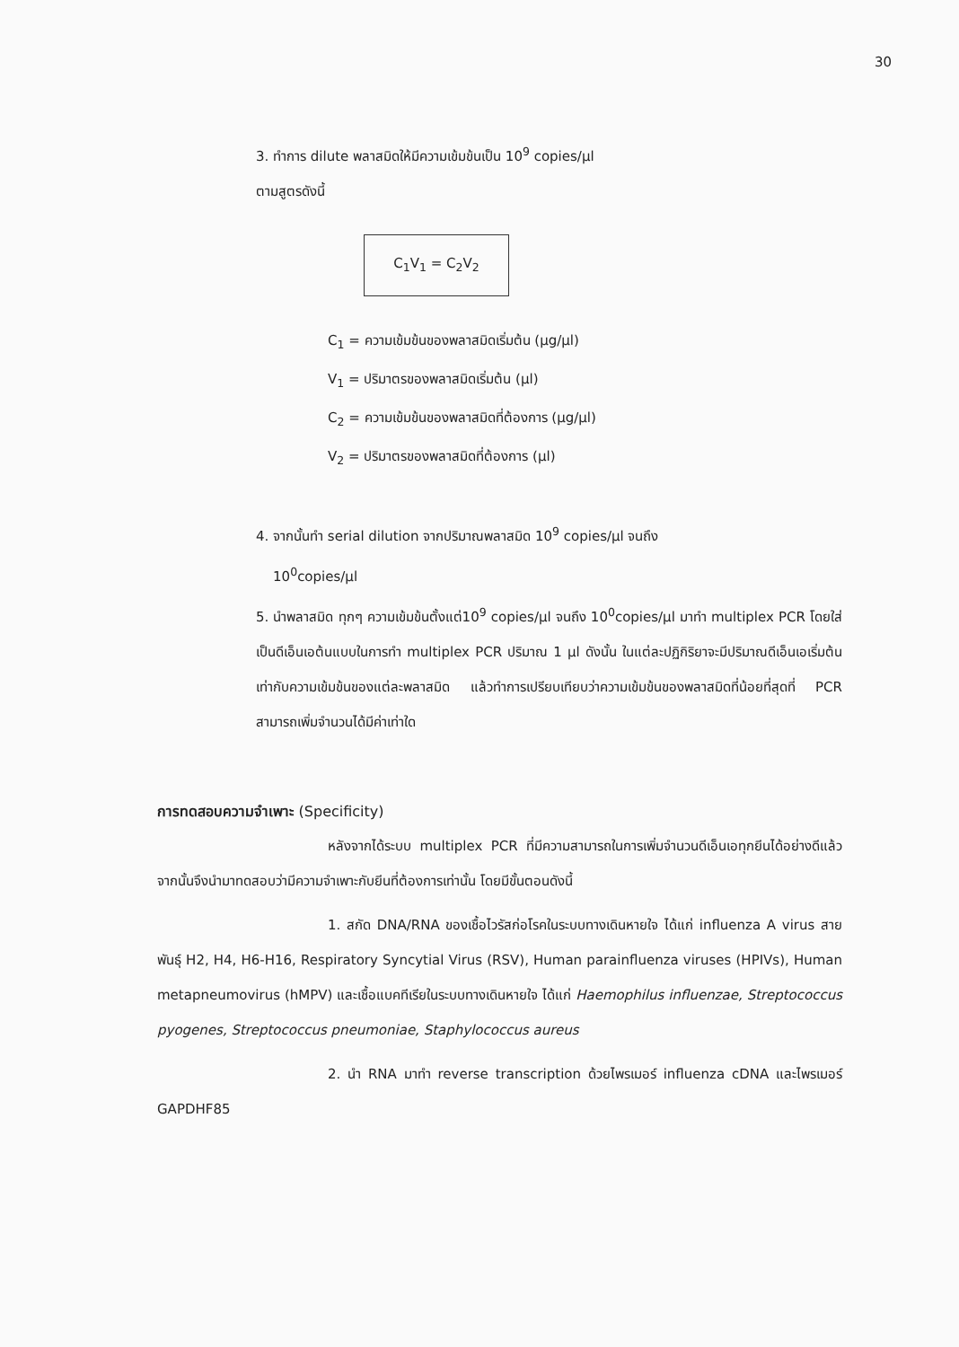30
3. ทำการ dilute พลาสมิดให้มีความเข้มข้นเป็น 10<sup>9</sup> copies/µl
ตามสูตรดังนี้
C<sub>1</sub>V<sub>1</sub> = C<sub>2</sub>V<sub>2</sub>
C<sub>1</sub> = ความเข้มข้นของพลาสมิดเริ่มต้น (µg/µl)
V<sub>1</sub> = ปริมาตรของพลาสมิดเริ่มต้น (µl)
C<sub>2</sub> = ความเข้มข้นของพลาสมิดที่ต้องการ (µg/µl)
V<sub>2</sub> = ปริมาตรของพลาสมิดที่ต้องการ (µl)
4. จากนั้นทำ serial dilution จากปริมาณพลาสมิด 10<sup>9</sup> copies/µl จนถึง
10<sup>0</sup>copies/µl
5. นำพลาสมิด ทุกๆ ความเข้มข้นตั้งแต่10<sup>9</sup> copies/µl จนถึง 10<sup>0</sup>copies/µl มาทำ multiplex PCR โดยใส่เป็นดีเอ็นเอต้นแบบในการทำ multiplex PCR ปริมาณ 1 µl ดังนั้น ในแต่ละปฏิกิริยาจะมีปริมาณดีเอ็นเอเริ่มต้น เท่ากับความเข้มข้นของแต่ละพลาสมิด แล้วทำการเปรียบเทียบว่าความเข้มข้นของพลาสมิดที่น้อยที่สุดที่ PCR สามารถเพิ่มจำนวนได้มีค่าเท่าใด
การทดสอบความจำเพาะ (Specificity)
หลังจากได้ระบบ multiplex PCR ที่มีความสามารถในการเพิ่มจำนวนดีเอ็นเอทุกยีนได้อย่างดีแล้ว จากนั้นจึงนำมาทดสอบว่ามีความจำเพาะกับยีนที่ต้องการเท่านั้น โดยมีขั้นตอนดังนี้
1. สกัด DNA/RNA ของเชื้อไวรัสก่อโรคในระบบทางเดินหายใจ ได้แก่ influenza A virus สายพันธุ์ H2, H4, H6-H16, Respiratory Syncytial Virus (RSV), Human parainfluenza viruses (HPIVs), Human metapneumovirus (hMPV) และเชื้อแบคทีเรียในระบบทางเดินหายใจ ได้แก่ Haemophilus influenzae, Streptococcus pyogenes, Streptococcus pneumoniae, Staphylococcus aureus
2. นำ RNA มาทำ reverse transcription ด้วยไพรเมอร์ influenza cDNA และไพรเมอร์ GAPDHF85